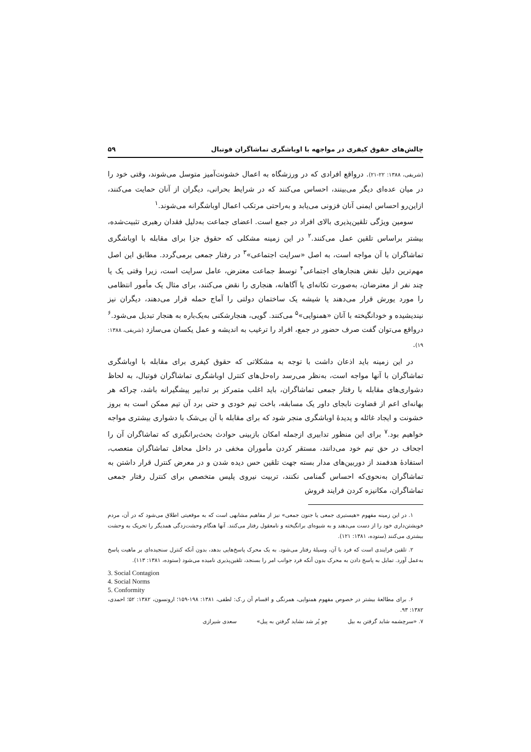چالش‌های حقوق کیفری در مواجهه با اوباشگری تماشاگران فوتبال ۵۹
(شریفی، ۱۳۸۸: ۲۲-۲۱). درواقع افرادی که در ورزشگاه به اعمال خشونت‌آمیز متوسل می‌شوند، وقتی خود را در میان عده‌ای دیگر می‌بینند، احساس می‌کنند که در شرایط بحرانی، دیگران از آنان حمایت می‌کنند، ازاین‌رو احساس ایمنی آنان فزونی می‌یابد و به‌راحتی مرتکب اعمال اوباشگرانه می‌شوند.<sup>۱</sup>
سومین ویژگی تلقین‌پذیری بالای افراد در جمع است. اعضای جماعت به‌دلیل فقدان رهبری تثبیت‌شده، بیشتر براساس تلقین عمل می‌کنند.<sup>۲</sup> در این زمینه مشکلی که حقوق جزا برای مقابله با اوباشگری تماشاگران با آن مواجه است، به اصل «سرایت اجتماعی»<sup>۳</sup> در رفتار جمعی برمی‌گردد. مطابق این اصل مهم‌ترین دلیل نقض هنجارهای اجتماعی<sup>۴</sup> توسط جماعت معترض، عامل سرایت است، زیرا وقتی یک یا چند نفر از معترضان، به‌صورت تکانه‌ای یا آگاهانه، هنجاری را نقض می‌کنند، برای مثال یک مأمور انتظامی را مورد یورش قرار می‌دهند یا شیشه یک ساختمان دولتی را آماج حمله قرار می‌دهند، دیگران نیز نیندیشیده و خودانگیخته با آنان «همنوایی»<sup>۵</sup> می‌کنند. گویی، هنجارشکنی به‌یک‌باره به هنجار تبدیل می‌شود.<sup>۶</sup> درواقع می‌توان گفت صرف حضور در جمع، افراد را ترغیب به اندیشه و عمل یکسان می‌سازد (شریفی، ۱۳۸۸: ۱۹).
در این زمینه باید اذعان داشت با توجه به مشکلاتی که حقوق کیفری برای مقابله با اوباشگری تماشاگران با آنها مواجه است، به‌نظر می‌رسد راه‌حل‌های کنترل اوباشگری تماشاگران فوتبال، به لحاظ دشواری‌های مقابله با رفتار جمعی تماشاگران، باید اغلب متمرکز بر تدابیر پیشگیرانه باشد، چراکه هر بهانه‌ای اعم از قضاوت نابجای داور یک مسابقه، باخت تیم خودی و حتی برد آن تیم ممکن است به بروز خشونت و ایجاد غائله و پدیدهٔ اوباشگری منجر شود که برای مقابله با آن بی‌شک با دشواری بیشتری مواجه خواهیم بود.<sup>۷</sup> برای این منظور تدابیری ازجمله امکان بازبینی حوادث بحث‌برانگیزی که تماشاگران آن را اجحاف در حق تیم خود می‌دانند، مستقر کردن مأموران مخفی در داخل محافل تماشاگران متعصب، استفادهٔ هدفمند از دوربین‌های مدار بسته جهت تلقین حس دیده شدن و در معرض کنترل قرار داشتن به تماشاگران به‌نحوی‌که احساس گمنامی نکنند، تربیت نیروی پلیس متخصص برای کنترل رفتار جمعی تماشاگران، مکانیزه کردن فرایند فروش
۱. در این زمینه مفهوم «هیستیری جمعی یا جنون جمعی» نیز از مفاهیم مشابهی است که به موقعیتی اطلاق می‌شود که در آن، مردم خویشتن‌داری خود را از دست می‌دهند و به شیوه‌ای برانگیخته و نامعقول رفتار می‌کنند. آنها هنگام وحشت‌زدگی همدیگر را تحریک به وحشت بیشتری می‌کنند (ستوده، ۱۳۸۱: ۱۲۱).
۲. تلقین فرایندی است که فرد با آن، وسیلهٔ رفتار می‌شود. به یک محرک پاسخ‌هایی بدهد، بدون آنکه کنترل سنجیده‌ای بر ماهیت پاسخ به‌عمل آورد. تمایل به پاسخ دادن به محرک بدون آنکه فرد جوانب امر را بسنجد، تلقین‌پذیری نامیده می‌شود (ستوده، ۱۳۸۱: ۱۱۳).
3. Social Contagion
4. Social Norms
5. Conformity
۶. برای مطالعهٔ بیشتر در خصوص مفهوم همنوایی، همرنگی و اقسام آن ر.ک: لطفی، ۱۳۸۱: ۱۹۸-۱۵۹؛ ارونسون، ۱۳۸۲: ۵۲؛ احمدی، ۱۳۸۲: ۹۳.
۷. «سرچشمه شاید گرفتن به بیل چو پُر شد نشاید گرفتن به پیل» سعدی شیرازی